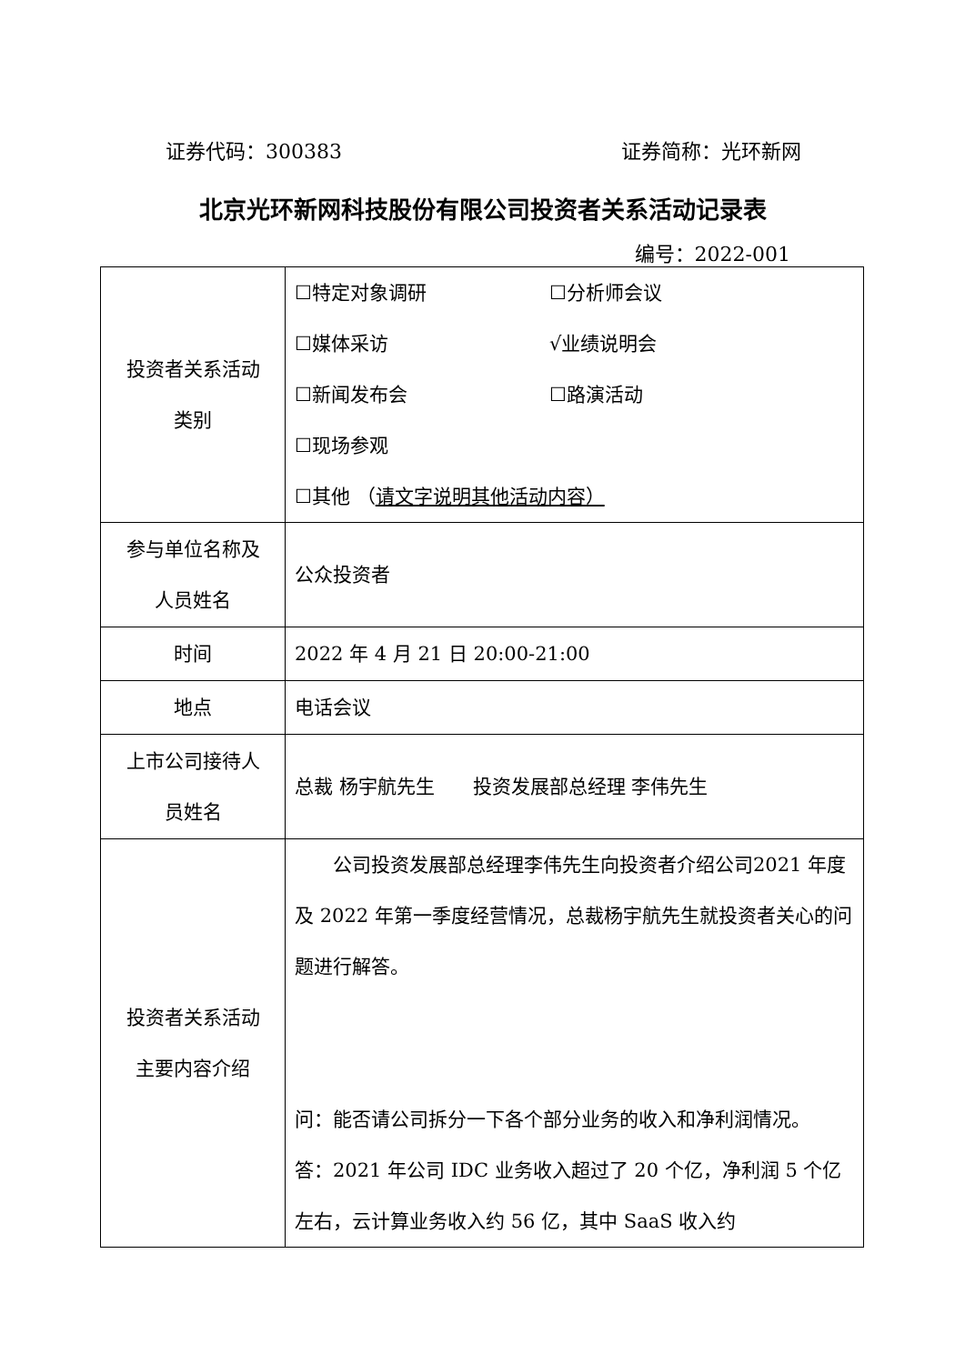证券代码：300383 证券简称：光环新网
北京光环新网科技股份有限公司投资者关系活动记录表
编号：2022-001
| 投资者关系活动 类别 | ☐特定对象调研 ☐分析师会议 ☐媒体采访 √业绩说明会 ☐新闻发布会 ☐路演活动 ☐现场参观 ☐其他 （ 请文字说明其他活动内容） |
| 参与单位名称及 人员姓名 | 公众投资者 |
| 时间 | 2022 年 4 月 21 日 20:00-21:00 |
| 地点 | 电话会议 |
| 上市公司接待人 员姓名 | 总裁 杨宇航先生 投资发展部总经理 李伟先生 |
| 投资者关系活动 主要内容介绍 | 公司投资发展部总经理李伟先生向投资者介绍公司2021 年度及 2022 年第一季度经营情况，总裁杨宇航先生就投资者关心的问题进行解答。 问：能否请公司拆分一下各个部分业务的收入和净利润情况。 答：2021 年公司 IDC 业务收入超过了 20 个亿，净利润 5 个亿左右，云计算业务收入约 56 亿，其中 SaaS 收入约 |